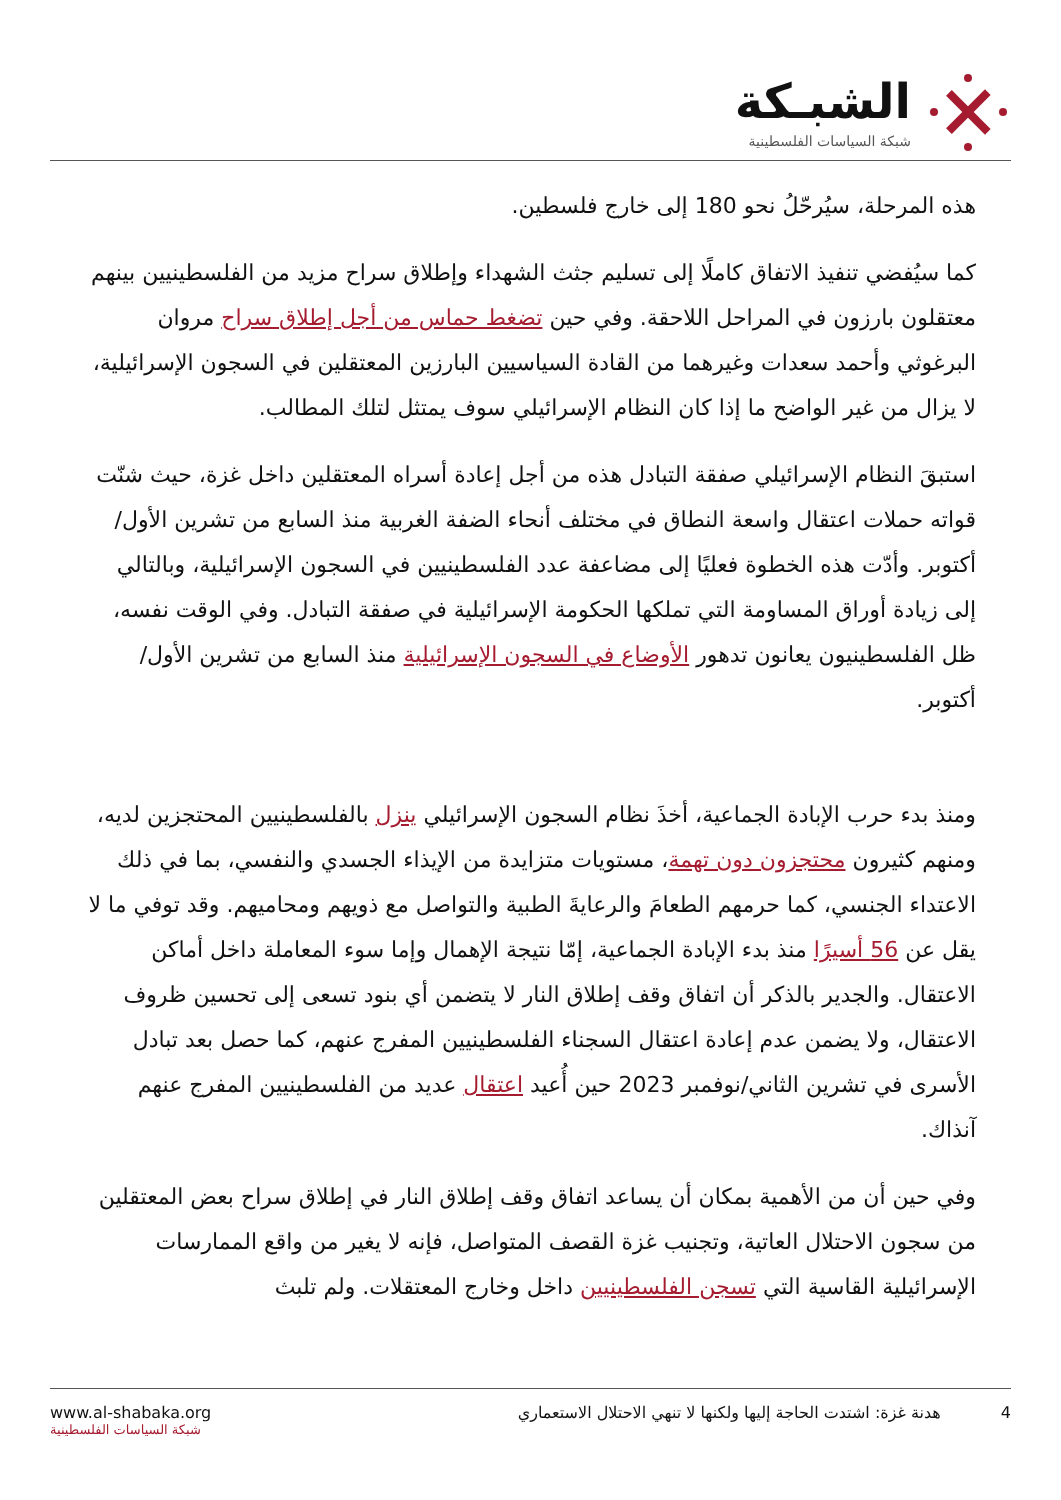الشبـكة
شبكة السياسات الفلسطينية
هذه المرحلة، سيُرحّلُ نحو 180 إلى خارج فلسطين.
كما سيُفضي تنفيذ الاتفاق كاملًا إلى تسليم جثث الشهداء وإطلاق سراح مزيد من الفلسطينيين بينهم معتقلون بارزون في المراحل اللاحقة. وفي حين تضغط حماس من أجل إطلاق سراح مروان البرغوثي وأحمد سعدات وغيرهما من القادة السياسيين البارزين المعتقلين في السجون الإسرائيلية، لا يزال من غير الواضح ما إذا كان النظام الإسرائيلي سوف يمتثل لتلك المطالب.
استبقَ النظام الإسرائيلي صفقة التبادل هذه من أجل إعادة أسراه المعتقلين داخل غزة، حيث شنّت قواته حملات اعتقال واسعة النطاق في مختلف أنحاء الضفة الغربية منذ السابع من تشرين الأول/أكتوبر. وأدّت هذه الخطوة فعليًا إلى مضاعفة عدد الفلسطينيين في السجون الإسرائيلية، وبالتالي إلى زيادة أوراق المساومة التي تملكها الحكومة الإسرائيلية في صفقة التبادل. وفي الوقت نفسه، ظل الفلسطينيون يعانون تدهور الأوضاع في السجون الإسرائيلية منذ السابع من تشرين الأول/أكتوبر.
ومنذ بدء حرب الإبادة الجماعية، أخذَ نظام السجون الإسرائيلي ينزل بالفلسطينيين المحتجزين لديه، ومنهم كثيرون محتجزون دون تهمة، مستويات متزايدة من الإيذاء الجسدي والنفسي، بما في ذلك الاعتداء الجنسي، كما حرمهم الطعامَ والرعايةَ الطبية والتواصل مع ذويهم ومحاميهم. وقد توفي ما لا يقل عن 56 أسيرًا منذ بدء الإبادة الجماعية، إمّا نتيجة الإهمال وإما سوء المعاملة داخل أماكن الاعتقال. والجدير بالذكر أن اتفاق وقف إطلاق النار لا يتضمن أي بنود تسعى إلى تحسين ظروف الاعتقال، ولا يضمن عدم إعادة اعتقال السجناء الفلسطينيين المفرج عنهم، كما حصل بعد تبادل الأسرى في تشرين الثاني/نوفمبر 2023 حين أُعيد اعتقال عديد من الفلسطينيين المفرج عنهم آنذاك.
وفي حين أن من الأهمية بمكان أن يساعد اتفاق وقف إطلاق النار في إطلاق سراح بعض المعتقلين من سجون الاحتلال العاتية، وتجنيب غزة القصف المتواصل، فإنه لا يغير من واقع الممارسات الإسرائيلية القاسية التي تسجن الفلسطينيين داخل وخارج المعتقلات. ولم تلبث
www.al-shabaka.org
شبكة السياسات الفلسطينية
4 هدنة غزة: اشتدت الحاجة إليها ولكنها لا تنهي الاحتلال الاستعماري